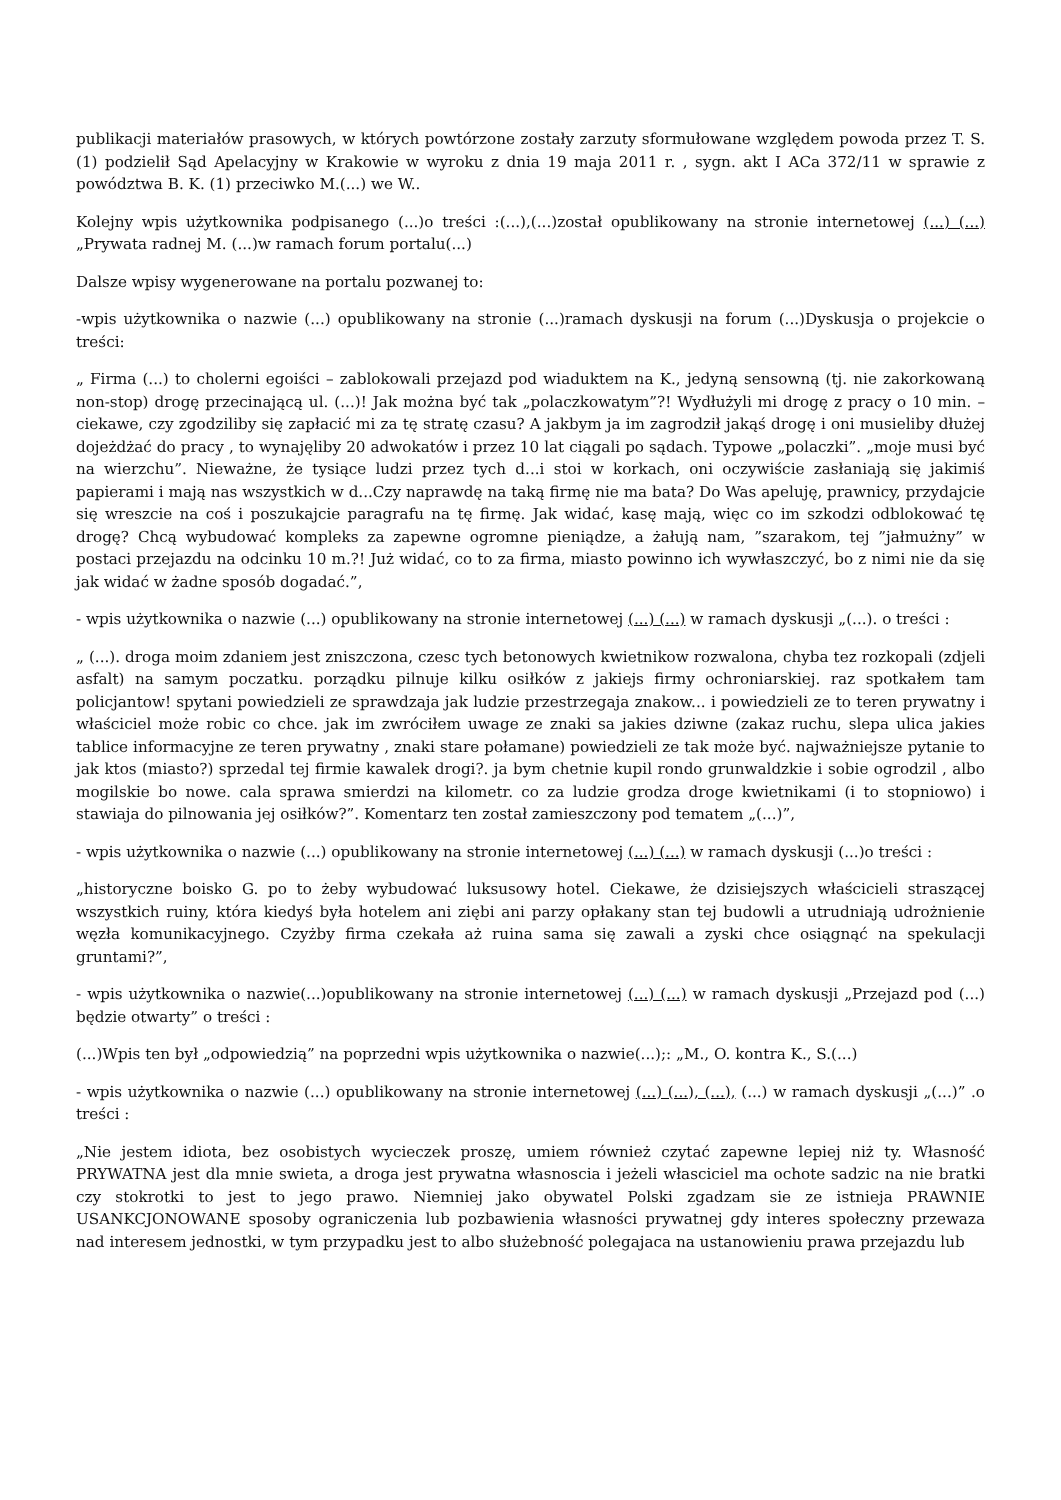publikacji materiałów prasowych, w których powtórzone zostały zarzuty sformułowane względem powoda przez T. S. (1) podzielił Sąd Apelacyjny w Krakowie w wyroku z dnia 19 maja 2011 r. , sygn. akt I ACa 372/11 w sprawie z powództwa B. K. (1) przeciwko M.(...) we W..
Kolejny wpis użytkownika podpisanego (...)o treści :(...),(...)został opublikowany na stronie internetowej (...) (...) „Prywata radnej M. (...)w ramach forum portalu(...)
Dalsze wpisy wygenerowane na portalu pozwanej to:
-wpis użytkownika o nazwie (...) opublikowany na stronie (...)ramach dyskusji na forum (...)Dyskusja o projekcie o treści:
„ Firma (...) to cholerni egoiści – zablokowali przejazd pod wiaduktem na K., jedyną sensowną (tj. nie zakorkowaną non-stop) drogę przecinającą ul. (...)! Jak można być tak „polaczkowatym”?! Wydłużyli mi drogę z pracy o 10 min. – ciekawe, czy zgodziliby się zapłacić mi za tę stratę czasu? A jakbym ja im zagrodził jakąś drogę i oni musieliby dłużej dojeżdżać do pracy , to wynajęliby 20 adwokatów i przez 10 lat ciągali po sądach. Typowe „polaczki”. „moje musi być na wierzchu”. Nieważne, że tysiące ludzi przez tych d...i stoi w korkach, oni oczywiście zasłaniają się jakimiś papierami i mają nas wszystkich w d...Czy naprawdę na taką firmę nie ma bata? Do Was apeluję, prawnicy, przydajcie się wreszcie na coś i poszukajcie paragrafu na tę firmę. Jak widać, kasę mają, więc co im szkodzi odblokować tę drogę? Chcą wybudować kompleks za zapewne ogromne pieniądze, a żałują nam, ”szarakom, tej ”jałmużny” w postaci przejazdu na odcinku 10 m.?! Już widać, co to za firma, miasto powinno ich wywłaszczyć, bo z nimi nie da się jak widać w żadne sposób dogadać.”,
- wpis użytkownika o nazwie (...) opublikowany na stronie internetowej (...) (...) w ramach dyskusji „(...). o treści :
„ (...). droga moim zdaniem jest zniszczona, czesc tych betonowych kwietnikow rozwalona, chyba tez rozkopali (zdjeli asfalt) na samym poczatku. porządku pilnuje kilku osiłków z jakiejs firmy ochroniarskiej. raz spotkałem tam policjantow! spytani powiedzieli ze sprawdzaja jak ludzie przestrzegaja znakow... i powiedzieli ze to teren prywatny i właściciel może robic co chce. jak im zwróciłem uwage ze znaki sa jakies dziwne (zakaz ruchu, slepa ulica jakies tablice informacyjne ze teren prywatny , znaki stare połamane) powiedzieli ze tak może być. najważniejsze pytanie to jak ktos (miasto?) sprzedal tej firmie kawalek drogi?. ja bym chetnie kupil rondo grunwaldzkie i sobie ogrodzil , albo mogilskie bo nowe. cala sprawa smierdzi na kilometr. co za ludzie grodza droge kwietnikami (i to stopniowo) i stawiaja do pilnowania jej osiłków?”. Komentarz ten został zamieszczony pod tematem „(...)”,
- wpis użytkownika o nazwie (...) opublikowany na stronie internetowej (...) (...) w ramach dyskusji (...)o treści :
„historyczne boisko G. po to żeby wybudować luksusowy hotel. Ciekawe, że dzisiejszych właścicieli straszącej wszystkich ruiny, która kiedyś była hotelem ani ziębi ani parzy opłakany stan tej budowli a utrudniają udrożnienie węzła komunikacyjnego. Czyżby firma czekała aż ruina sama się zawali a zyski chce osiągnąć na spekulacji gruntami?”,
- wpis użytkownika o nazwie(...)opublikowany na stronie internetowej (...) (...) w ramach dyskusji „Przejazd pod (...) będzie otwarty” o treści :
(...)Wpis ten był „odpowiedzią” na poprzedni wpis użytkownika o nazwie(...);: „M., O. kontra K., S.(...)
- wpis użytkownika o nazwie (...) opublikowany na stronie internetowej (...) (...), (...), (...) w ramach dyskusji „(...)” .o treści :
„Nie jestem idiota, bez osobistych wycieczek proszę, umiem również czytać zapewne lepiej niż ty. Własność PRYWATNA jest dla mnie swieta, a droga jest prywatna własnoscia i jeżeli własciciel ma ochote sadzic na nie bratki czy stokrotki to jest to jego prawo. Niemniej jako obywatel Polski zgadzam sie ze istnieja PRAWNIE USANKCJONOWANE sposoby ograniczenia lub pozbawienia własności prywatnej gdy interes społeczny przewaza nad interesem jednostki, w tym przypadku jest to albo służebność polegajaca na ustanowieniu prawa przejazdu lub